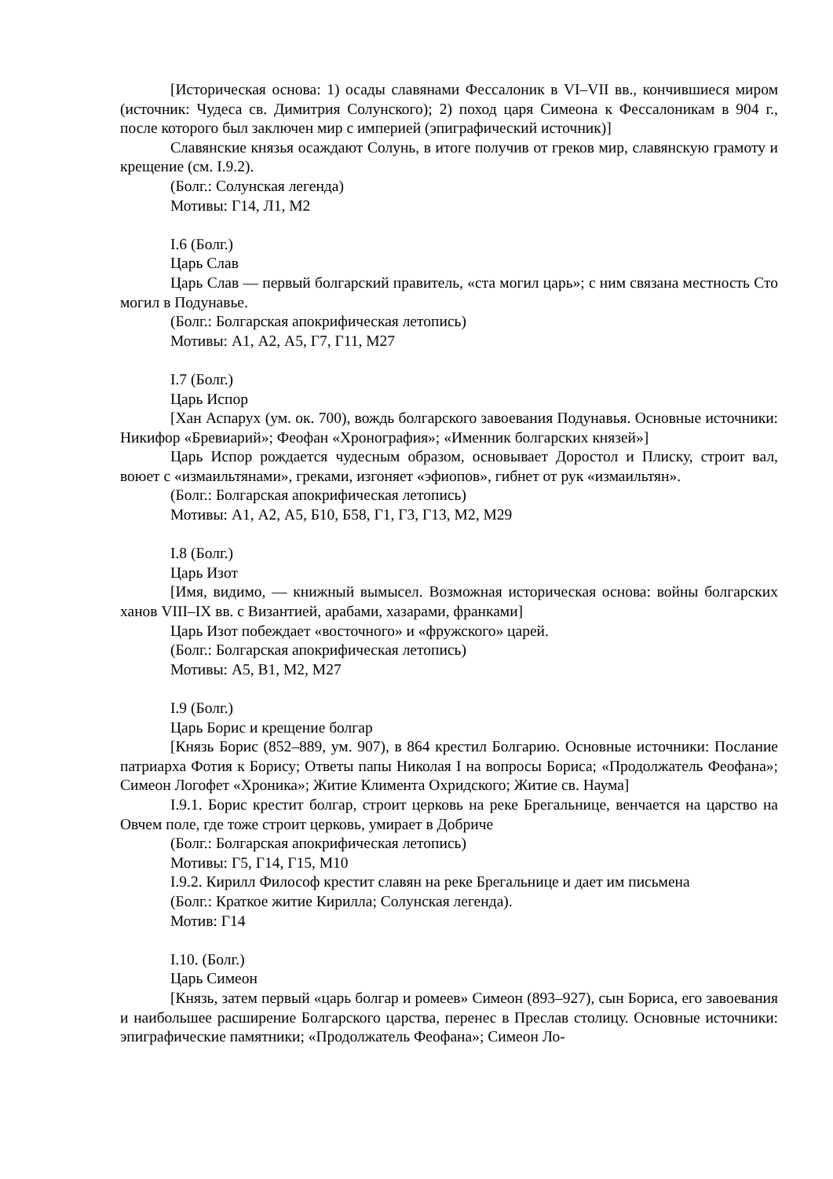[Историческая основа: 1) осады славянами Фессалоник в VI–VII вв., кончившиеся миром (источник: Чудеса св. Димитрия Солунского); 2) поход царя Симеона к Фессалоникам в 904 г., после которого был заключен мир с империей (эпиграфический источник)]
Славянские князья осаждают Солунь, в итоге получив от греков мир, славянскую грамоту и крещение (см. I.9.2).
(Болг.: Солунская легенда)
Мотивы: Г14, Л1, М2
I.6 (Болг.)
Царь Слав
Царь Слав — первый болгарский правитель, «ста могил царь»; с ним связана местность Сто могил в Подунавье.
(Болг.: Болгарская апокрифическая летопись)
Мотивы: А1, А2, А5, Г7, Г11, М27
I.7 (Болг.)
Царь Испор
[Хан Аспарух (ум. ок. 700), вождь болгарского завоевания Подунавья. Основные источники: Никифор «Бревиарий»; Феофан «Хронография»; «Именник болгарских князей»]
Царь Испор рождается чудесным образом, основывает Доростол и Плиску, строит вал, воюет с «измаильтянами», греками, изгоняет «эфиопов», гибнет от рук «измаильтян».
(Болг.: Болгарская апокрифическая летопись)
Мотивы: А1, А2, А5, Б10, Б58, Г1, Г3, Г13, М2, М29
I.8 (Болг.)
Царь Изот
[Имя, видимо, — книжный вымысел. Возможная историческая основа: войны болгарских ханов VIII–IX вв. с Византией, арабами, хазарами, франками]
Царь Изот побеждает «восточного» и «фружского» царей.
(Болг.: Болгарская апокрифическая летопись)
Мотивы: А5, В1, М2, М27
I.9 (Болг.)
Царь Борис и крещение болгар
[Князь Борис (852–889, ум. 907), в 864 крестил Болгарию. Основные источники: Послание патриарха Фотия к Борису; Ответы папы Николая I на вопросы Бориса; «Продолжатель Феофана»; Симеон Логофет «Хроника»; Житие Климента Охридского; Житие св. Наума]
I.9.1. Борис крестит болгар, строит церковь на реке Брегальнице, венчается на царство на Овчем поле, где тоже строит церковь, умирает в Добриче
(Болг.: Болгарская апокрифическая летопись)
Мотивы: Г5, Г14, Г15, М10
I.9.2. Кирилл Философ крестит славян на реке Брегальнице и дает им письмена
(Болг.: Краткое житие Кирилла; Солунская легенда).
Мотив: Г14
I.10. (Болг.)
Царь Симеон
[Князь, затем первый «царь болгар и ромеев» Симеон (893–927), сын Бориса, его завоевания и наибольшее расширение Болгарского царства, перенес в Преслав столицу. Основные источники: эпиграфические памятники; «Продолжатель Феофана»; Симеон Ло-